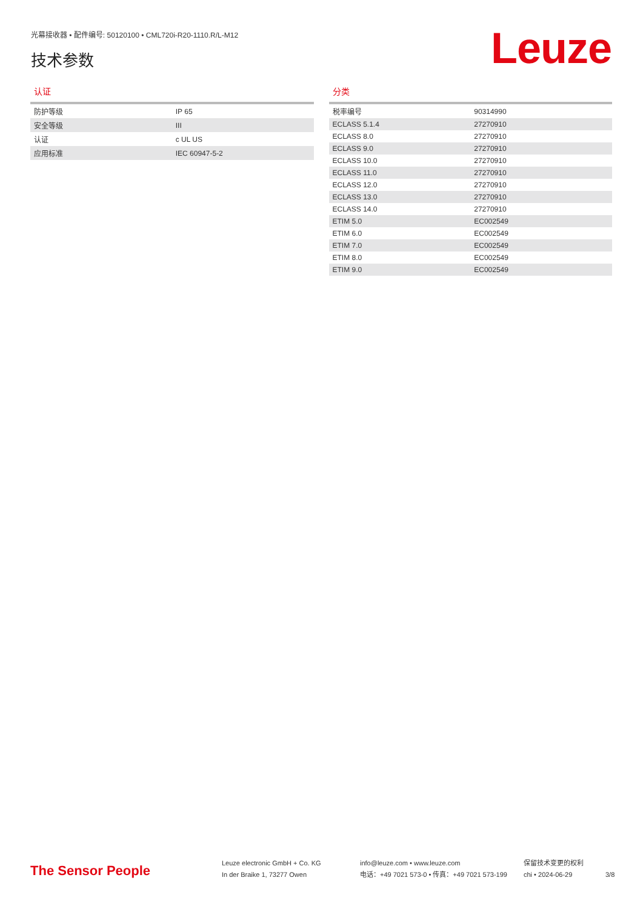光幕接收器 • 配件编号: 50120100 • CML720i-R20-1110.R/L-M12
技术参数
Leuze
认证
| 防护等级 | IP 65 |
| 安全等级 | III |
| 认证 | c UL US |
| 应用标准 | IEC 60947-5-2 |
分类
| 税率编号 | 90314990 |
| ECLASS 5.1.4 | 27270910 |
| ECLASS 8.0 | 27270910 |
| ECLASS 9.0 | 27270910 |
| ECLASS 10.0 | 27270910 |
| ECLASS 11.0 | 27270910 |
| ECLASS 12.0 | 27270910 |
| ECLASS 13.0 | 27270910 |
| ECLASS 14.0 | 27270910 |
| ETIM 5.0 | EC002549 |
| ETIM 6.0 | EC002549 |
| ETIM 7.0 | EC002549 |
| ETIM 8.0 | EC002549 |
| ETIM 9.0 | EC002549 |
The Sensor People
Leuze electronic GmbH + Co. KG
In der Braike 1, 73277 Owen
info@leuze.com • www.leuze.com
电话：+49 7021 573-0 • 传真：+49 7021 573-199
保留技术变更的权利
chi • 2024-06-29
3/8